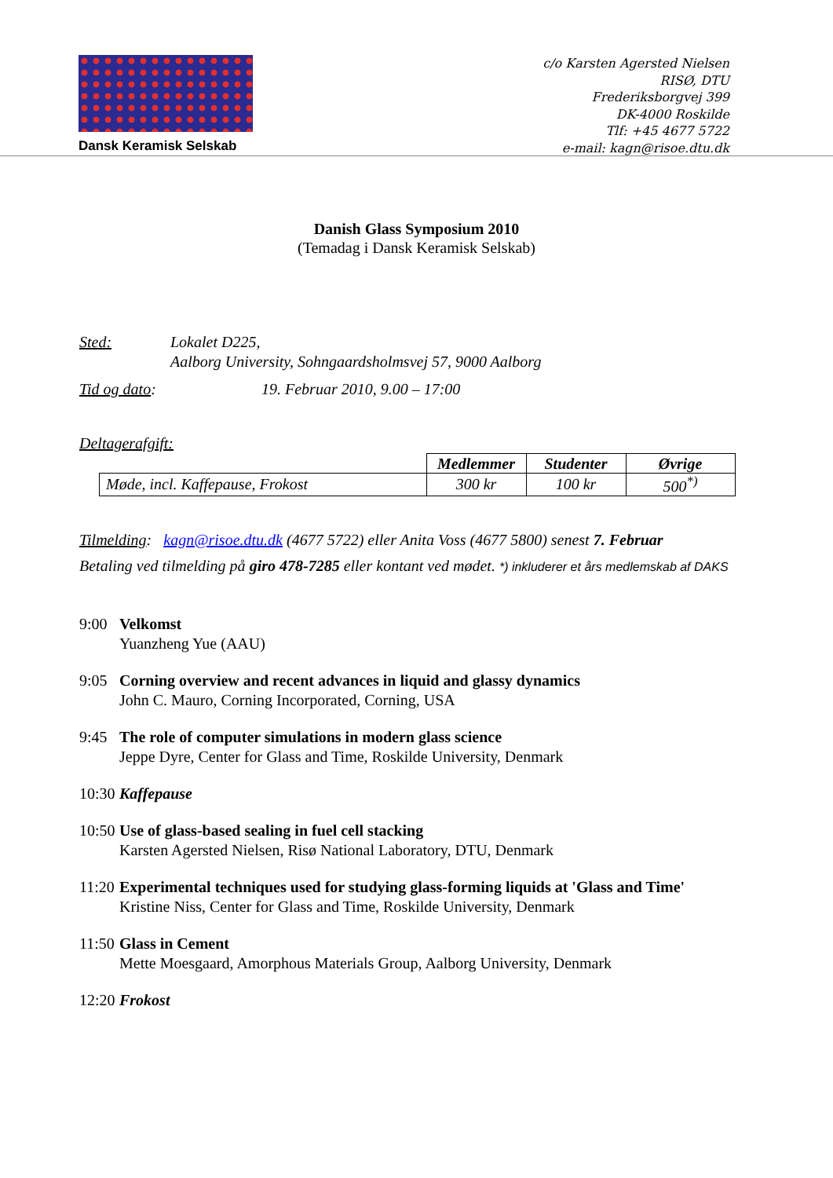Dansk Keramisk Selskab
c/o Karsten Agersted Nielsen
RISØ, DTU
Frederiksborgvej 399
DK-4000 Roskilde
Tlf: +45 4677 5722
e-mail: kagn@risoe.dtu.dk
Danish Glass Symposium 2010
(Temadag i Dansk Keramisk Selskab)
Sted: Lokalet D225,
Aalborg University, Sohngaardsholmsvej 57, 9000 Aalborg
Tid og dato: 19. Februar 2010, 9.00 – 17:00
Deltagerafgift:
| | Medlemmer | Studenter | Øvrige |
| --- | --- | --- | --- |
| Møde, incl. Kaffepause, Frokost | 300 kr | 100 kr | 500<sup>*)</sup> |
Tilmelding: kagn@risoe.dtu.dk (4677 5722) eller Anita Voss (4677 5800) senest 7. Februar
Betaling ved tilmelding på giro 478-7285 eller kontant ved mødet. *) inkluderer et års medlemskab af DAKS
9:00 Velkomst
Yuanzheng Yue (AAU)
9:05 Corning overview and recent advances in liquid and glassy dynamics
John C. Mauro, Corning Incorporated, Corning, USA
9:45 The role of computer simulations in modern glass science
Jeppe Dyre, Center for Glass and Time, Roskilde University, Denmark
10:30 Kaffepause
10:50 Use of glass-based sealing in fuel cell stacking
Karsten Agersted Nielsen, Risø National Laboratory, DTU, Denmark
11:20 Experimental techniques used for studying glass-forming liquids at 'Glass and Time'
Kristine Niss, Center for Glass and Time, Roskilde University, Denmark
11:50 Glass in Cement
Mette Moesgaard, Amorphous Materials Group, Aalborg University, Denmark
12:20 Frokost